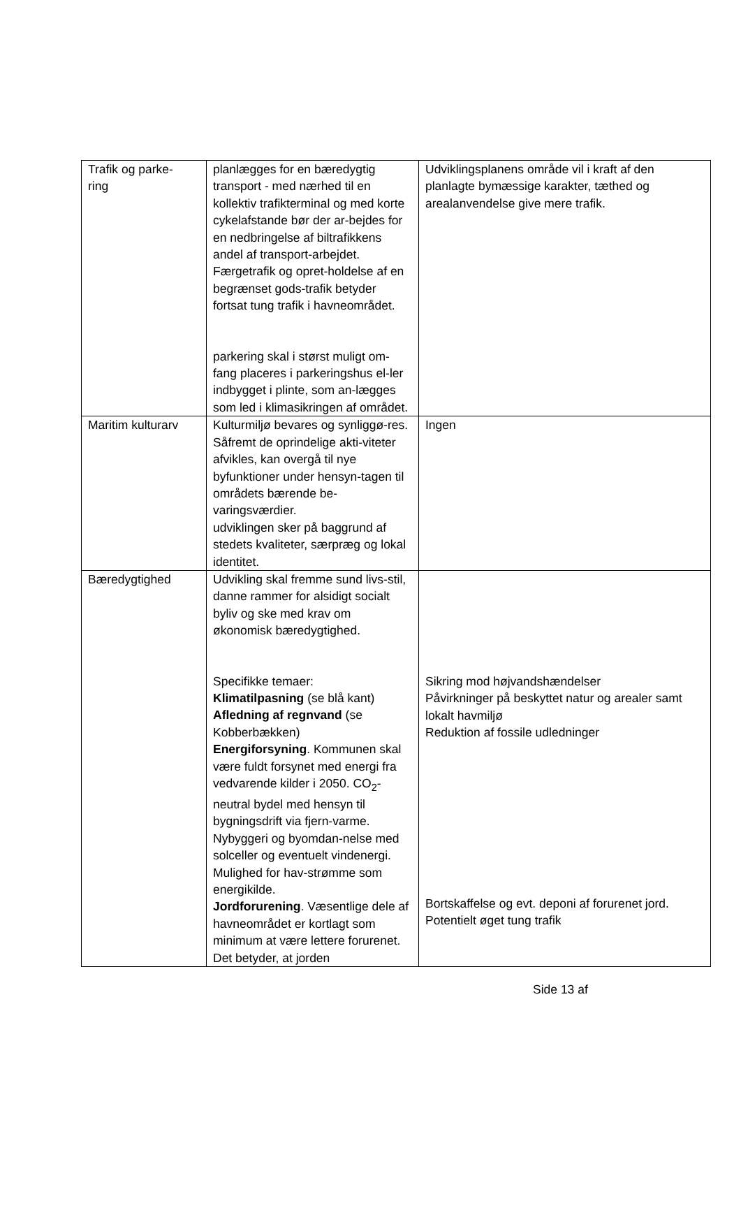| Trafik og parke- ring | planlægges for en bæredygtig transport - med nærhed til en kollektiv trafikterminal og med korte cykelafstande bør der ar-bejdes for en nedbringelse af biltrafikkens andel af transport-arbejdet. Færgetrafik og opret-holdelse af en begrænset gods-trafik betyder fortsat tung trafik i havneområdet. parkering skal i størst muligt om-fang placeres i parkeringshus el-ler indbygget i plinte, som an-lægges som led i klimasikringen af området. | Udviklingsplanens område vil i kraft af den planlagte bymæssige karakter, tæthed og arealanvendelse give mere trafik. |
| Maritim kulturarv | Kulturmiljø bevares og synliggø-res. Såfremt de oprindelige akti-viteter afvikles, kan overgå til nye byfunktioner under hensyn-tagen til områdets bærende be-varingsværdier. udviklingen sker på baggrund af stedets kvaliteter, særpræg og lokal identitet. | Ingen |
| Bæredygtighed | Udvikling skal fremme sund livs-stil, danne rammer for alsidigt socialt byliv og ske med krav om økonomisk bæredygtighed. Specifikke temaer: Klimatilpasning (se blå kant) Afledning af regnvand (se Kobberbækken) Energiforsyning . Kommunen skal være fuldt forsynet med energi fra vedvarende kilder i 2050. CO<sub>2</sub>-neutral bydel med hensyn til bygningsdrift via fjern-varme. Nybyggeri og byomdan-nelse med solceller og eventuelt vindenergi. Mulighed for hav-strømme som energikilde. Jordforurening . Væsentlige dele af havneområdet er kortlagt som minimum at være lettere forurenet. Det betyder, at jorden | Sikring mod højvandshændelser Påvirkninger på beskyttet natur og arealer samt lokalt havmiljø Reduktion af fossile udledninger Bortskaffelse og evt. deponi af forurenet jord. Potentielt øget tung trafik |
Side 13 af